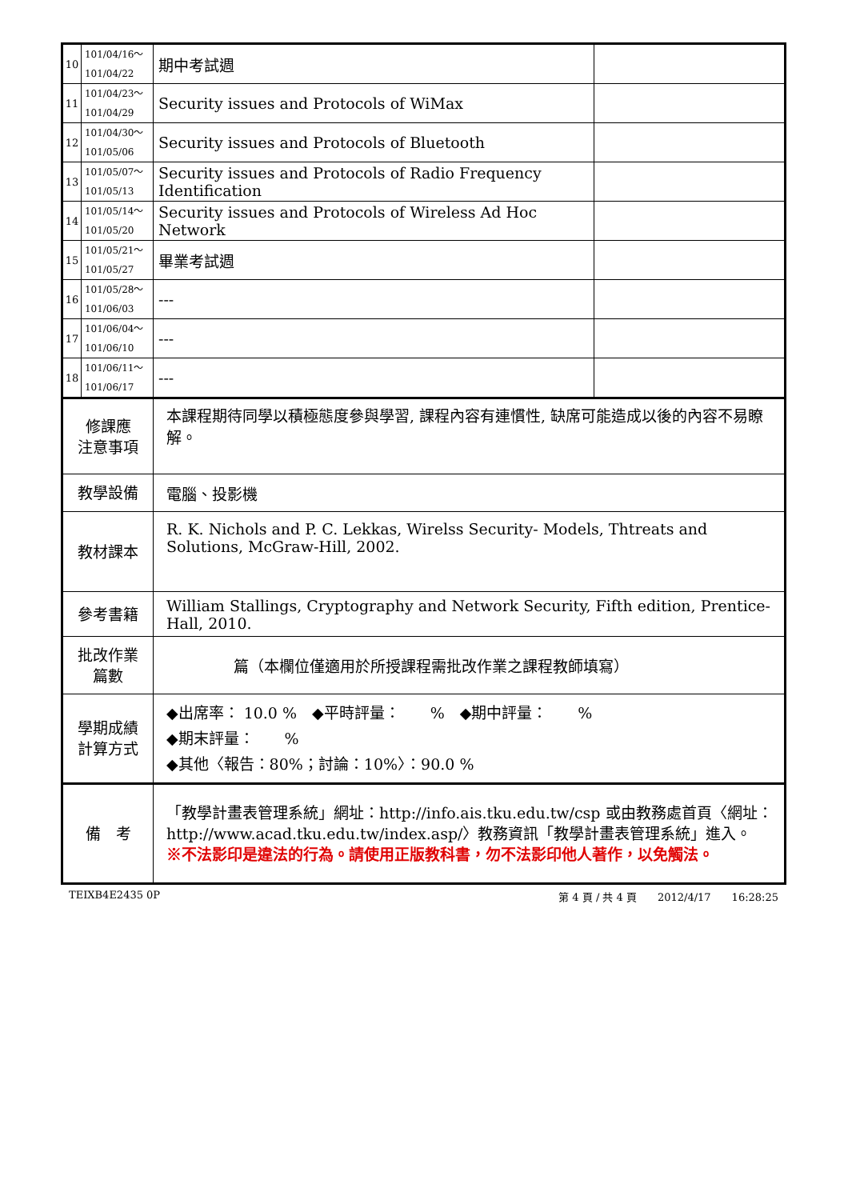| 10 | 101/04/16～ 101/04/22 | 期中考試週 | |
| 11 | 101/04/23～ 101/04/29 | Security issues and Protocols of WiMax | |
| 12 | 101/04/30～ 101/05/06 | Security issues and Protocols of Bluetooth | |
| 13 | 101/05/07～ 101/05/13 | Security issues and Protocols of Radio Frequency Identification | |
| 14 | 101/05/14～ 101/05/20 | Security issues and Protocols of Wireless Ad Hoc Network | |
| 15 | 101/05/21～ 101/05/27 | 畢業考試週 | |
| 16 | 101/05/28～ 101/06/03 | --- | |
| 17 | 101/06/04～ 101/06/10 | --- | |
| 18 | 101/06/11～ 101/06/17 | --- | |
| 修課應 注意事項 | | 本課程期待同學以積極態度參與學習, 課程內容有連慣性, 缺席可能造成以後的內容不易瞭解。 | |
| 教學設備 | | 電腦、投影機 | |
| 教材課本 | | R. K. Nichols and P. C. Lekkas, Wirelss Security- Models, Thtreats and Solutions, McGraw-Hill, 2002. | |
| 參考書籍 | | William Stallings, Cryptography and Network Security, Fifth edition, Prentice-Hall, 2010. | |
| 批改作業 篇數 | | 篇（本欄位僅適用於所授課程需批改作業之課程教師填寫） | |
| 學期成績 計算方式 | | ◆出席率： 10.0 % ◆平時評量： % ◆期中評量： % ◆期末評量： % ◆其他〈報告：80%；討論：10%〉：90.0 % | |
| 備 考 | | 「教學計畫表管理系統」網址： http://info.ais.tku.edu.tw/csp 或由教務處首頁〈網址： http://www.acad.tku.edu.tw/index.asp/ 〉教務資訊「教學計畫表管理系統」進入。 ※不法影印是違法的行為。請使用正版教科書，勿不法影印他人著作，以免觸法。 | |
TEIXB4E2435 0P 第 4 頁 / 共 4 頁　　2012/4/17　　16:28:25